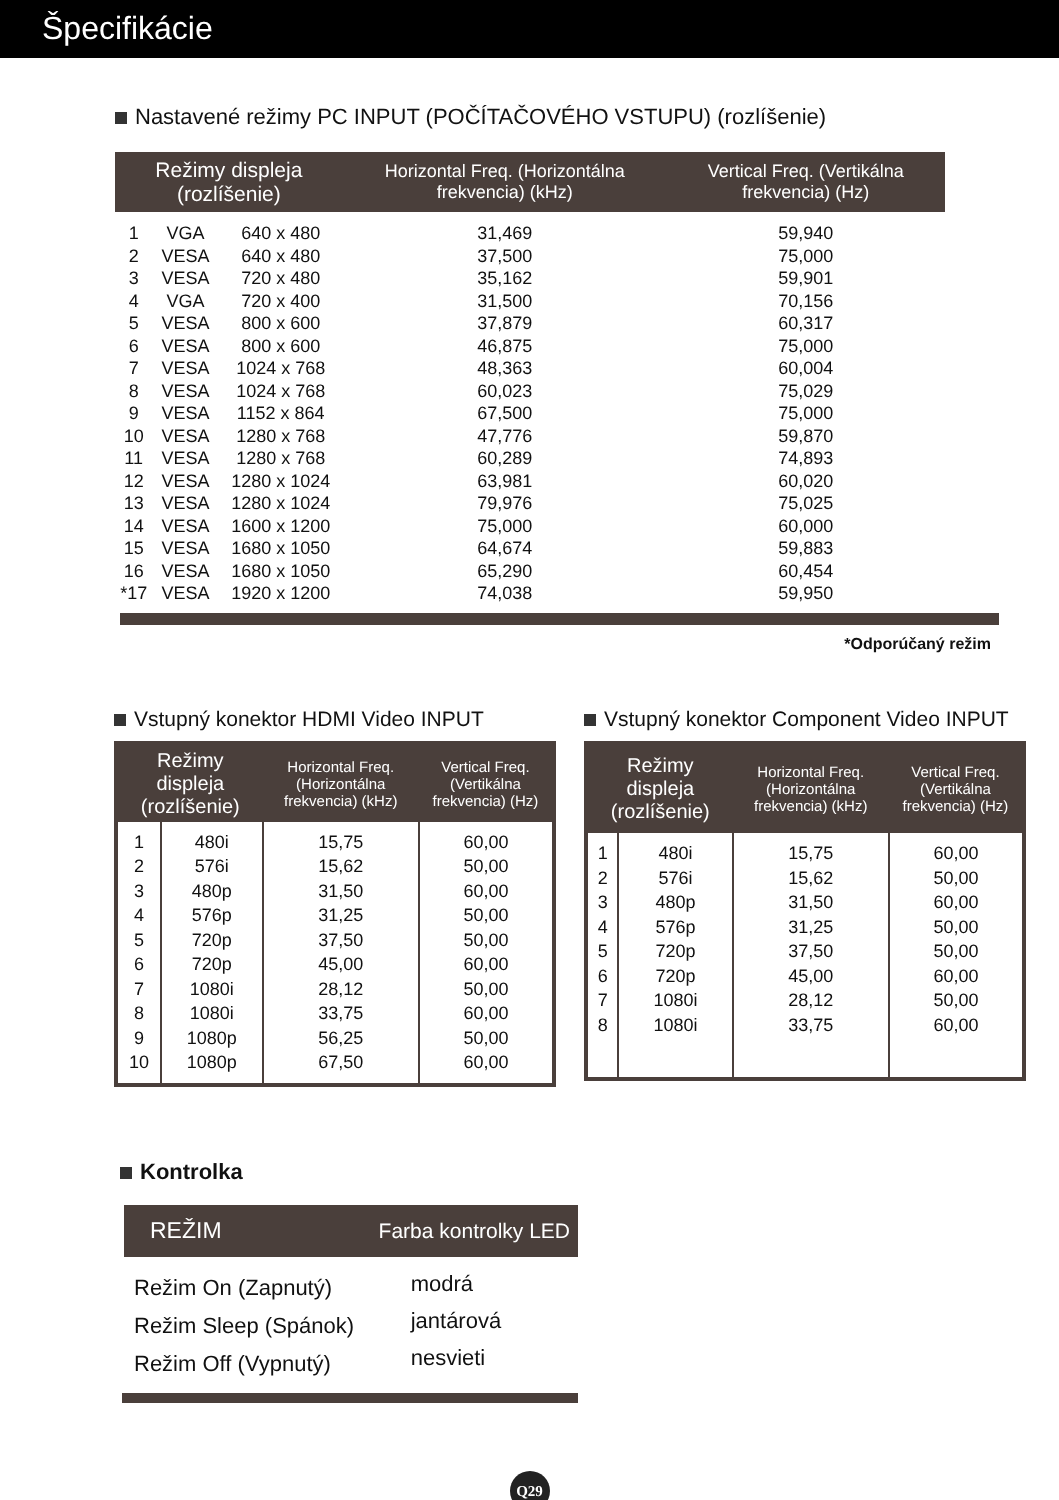Špecifikácie
Nastavené režimy PC INPUT (POČÍTAČOVÉHO VSTUPU) (rozlíšenie)
| Režimy displeja (rozlíšenie) | | | Horizontal Freq. (Horizontálna frekvencia) (kHz) | Vertical Freq. (Vertikálna frekvencia) (Hz) |
| --- | --- | --- | --- | --- |
| 1 2 3 4 5 6 7 8 9 10 11 12 13 14 15 16 *17 | VGA VESA VESA VGA VESA VESA VESA VESA VESA VESA VESA VESA VESA VESA VESA VESA VESA | 640 x 480 640 x 480 720 x 480 720 x 400 800 x 600 800 x 600 1024 x 768 1024 x 768 1152 x 864 1280 x 768 1280 x 768 1280 x 1024 1280 x 1024 1600 x 1200 1680 x 1050 1680 x 1050 1920 x 1200 | 31,469 37,500 35,162 31,500 37,879 46,875 48,363 60,023 67,500 47,776 60,289 63,981 79,976 75,000 64,674 65,290 74,038 | 59,940 75,000 59,901 70,156 60,317 75,000 60,004 75,029 75,000 59,870 74,893 60,020 75,025 60,000 59,883 60,454 59,950 |
*Odporúčaný režim
Vstupný konektor HDMI Video INPUT
| Režimy displeja (rozlíšenie) | | Horizontal Freq. (Horizontálna frekvencia) (kHz) | Vertical Freq. (Vertikálna frekvencia) (Hz) |
| --- | --- | --- | --- |
| 1 2 3 4 5 6 7 8 9 10 | 480i 576i 480p 576p 720p 720p 1080i 1080i 1080p 1080p | 15,75 15,62 31,50 31,25 37,50 45,00 28,12 33,75 56,25 67,50 | 60,00 50,00 60,00 50,00 50,00 60,00 50,00 60,00 50,00 60,00 |
Vstupný konektor Component Video INPUT
| Režimy displeja (rozlíšenie) | | Horizontal Freq. (Horizontálna frekvencia) (kHz) | Vertical Freq. (Vertikálna frekvencia) (Hz) |
| --- | --- | --- | --- |
| 1 2 3 4 5 6 7 8 | 480i 576i 480p 576p 720p 720p 1080i 1080i | 15,75 15,62 31,50 31,25 37,50 45,00 28,12 33,75 | 60,00 50,00 60,00 50,00 50,00 60,00 50,00 60,00 |
Kontrolka
| REŽIM | Farba kontrolky LED |
| --- | --- |
| Režim On (Zapnutý) Režim Sleep (Spánok) Režim Off (Vypnutý) | modrá jantárová nesvieti |
Q29